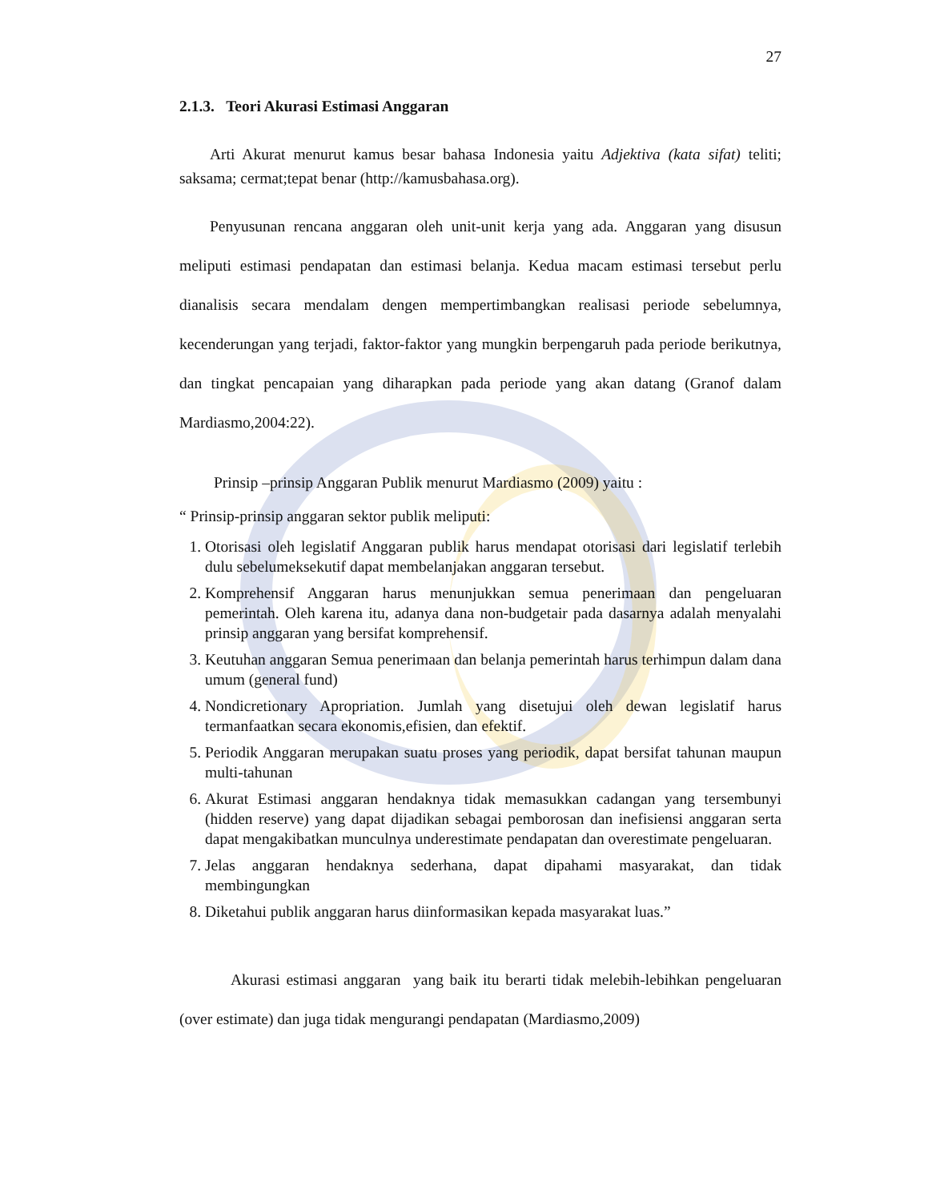27
2.1.3. Teori Akurasi Estimasi Anggaran
Arti Akurat menurut kamus besar bahasa Indonesia yaitu Adjektiva (kata sifat) teliti; saksama; cermat;tepat benar (http://kamusbahasa.org).
Penyusunan rencana anggaran oleh unit-unit kerja yang ada. Anggaran yang disusun meliputi estimasi pendapatan dan estimasi belanja. Kedua macam estimasi tersebut perlu dianalisis secara mendalam dengen mempertimbangkan realisasi periode sebelumnya, kecenderungan yang terjadi, faktor-faktor yang mungkin berpengaruh pada periode berikutnya, dan tingkat pencapaian yang diharapkan pada periode yang akan datang (Granof dalam Mardiasmo,2004:22).
Prinsip –prinsip Anggaran Publik menurut Mardiasmo (2009) yaitu :
“ Prinsip-prinsip anggaran sektor publik meliputi:
1. Otorisasi oleh legislatif Anggaran publik harus mendapat otorisasi dari legislatif terlebih dulu sebelumeksekutif dapat membelanjakan anggaran tersebut.
2. Komprehensif Anggaran harus menunjukkan semua penerimaan dan pengeluaran pemerintah. Oleh karena itu, adanya dana non-budgetair pada dasarnya adalah menyalahi prinsip anggaran yang bersifat komprehensif.
3. Keutuhan anggaran Semua penerimaan dan belanja pemerintah harus terhimpun dalam dana umum (general fund)
4. Nondicretionary Apropriation. Jumlah yang disetujui oleh dewan legislatif harus termanfaatkan secara ekonomis,efisien, dan efektif.
5. Periodik Anggaran merupakan suatu proses yang periodik, dapat bersifat tahunan maupun multi-tahunan
6. Akurat Estimasi anggaran hendaknya tidak memasukkan cadangan yang tersembunyi (hidden reserve) yang dapat dijadikan sebagai pemborosan dan inefisiensi anggaran serta dapat mengakibatkan munculnya underestimate pendapatan dan overestimate pengeluaran.
7. Jelas anggaran hendaknya sederhana, dapat dipahami masyarakat, dan tidak membingungkan
8. Diketahui publik anggaran harus diinformasikan kepada masyarakat luas.”
Akurasi estimasi anggaran yang baik itu berarti tidak melebih-lebihkan pengeluaran (over estimate) dan juga tidak mengurangi pendapatan (Mardiasmo,2009)